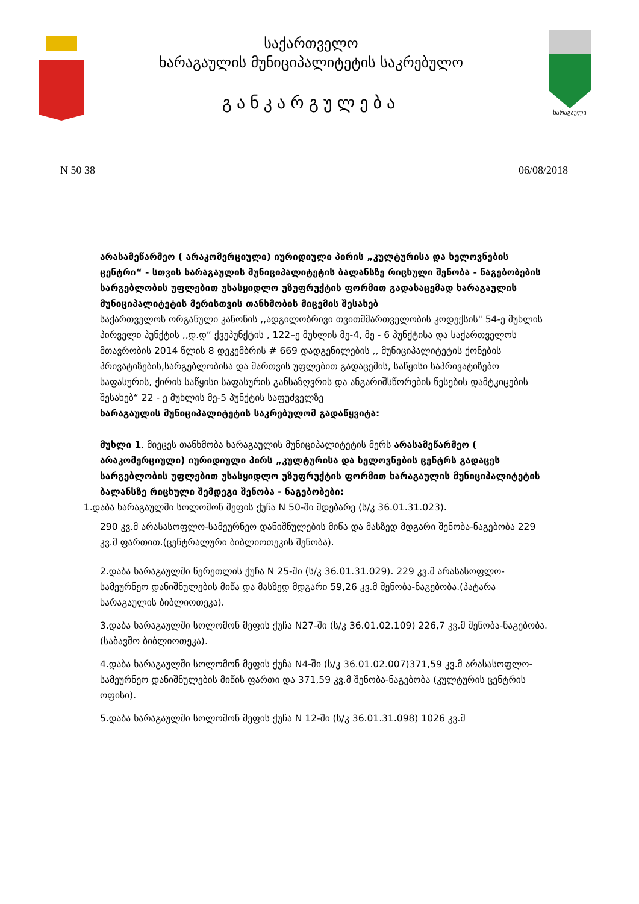საქართველო
ხარაგაულის მუნიციპალიტეტის საკრებულო
განკარგულება
ხარაგაული
N 50 38 06/08/2018
არასამეწარმეო ( არაკომერციული) იურიდიული პირის „კულტურისა და ხელოვნების ცენტრი“ - სთვის ხარაგაულის მუნიციპალიტეტის ბალანსზე რიცხული შენობა - ნაგებობების სარგებლობის უფლებით უსასყიდლო უზუფრუქტის ფორმით გადასაცემად ხარაგაულის მუნიციპალიტეტის მერისთვის თანხმობის მიცემის შესახებ
საქართველოს ორგანული კანონის ,,ადგილობრივი თვითმმართველობის კოდექსის" 54-ე მუხლის პირველი პუნქტის ,,დ.დ“ ქვეპუნქტის , 122–ე მუხლის მე-4, მე - 6 პუნქტისა და საქართველოს მთავრობის 2014 წლის 8 დეკემბრის # 669 დადგენილების ,, მუნიციპალიტეტის ქონების პრივატიზების,სარგებლობისა და მართვის უფლებით გადაცემის, საწყისი საპრივატიზებო საფასურის, ქირის საწყისი საფასურის განსაზღვრის და ანგარიშსწორების წესების დამტკიცების შესახებ“ 22 - ე მუხლის მე-5 პუნქტის საფუძველზე
ხარაგაულის მუნიციპალიტეტის საკრებულომ გადაწყვიტა:
მუხლი 1. მიეცეს თანხმობა ხარაგაულის მუნიციპალიტეტის მერს არასამეწარმეო ( არაკომერციული) იურიდიული პირს „კულტურისა და ხელოვნების ცენტრს გადაცეს სარგებლობის უფლებით უსასყიდლო უზუფრუქტის ფორმით ხარაგაულის მუნიციპალიტეტის ბალანსზე რიცხული შემდეგი შენობა - ნაგებობები:
1.დაბა ხარაგაულში სოლომონ მეფის ქუჩა N 50-ში მდებარე (ს/კ 36.01.31.023).
290 კვ.მ არასასოფლო-სამეურნეო დანიშნულების მიწა და მასზედ მდგარი შენობა-ნაგებობა 229 კვ.მ ფართით.(ცენტრალური ბიბლიოთეკის შენობა).
2.დაბა ხარაგაულში წერეთლის ქუჩა N 25-ში (ს/კ 36.01.31.029). 229 კვ.მ არასასოფლო- სამეურნეო დანიშნულების მიწა და მასზედ მდგარი 59,26 კვ.მ შენობა-ნაგებობა.(პატარა ხარაგაულის ბიბლიოთეკა).
3.დაბა ხარაგაულში სოლომონ მეფის ქუჩა N27-ში (ს/კ 36.01.02.109) 226,7 კვ.მ შენობა-ნაგებობა.(საბავშო ბიბლიოთეკა).
4.დაბა ხარაგაულში სოლომონ მეფის ქუჩა N4-ში (ს/კ 36.01.02.007)371,59 კვ.მ არასასოფლო-სამეურნეო დანიშნულების მიწის ფართი და 371,59 კვ.მ შენობა-ნაგებობა (კულტურის ცენტრის ოფისი).
5.დაბა ხარაგაულში სოლომონ მეფის ქუჩა N 12-ში (ს/კ 36.01.31.098) 1026 კვ.მ